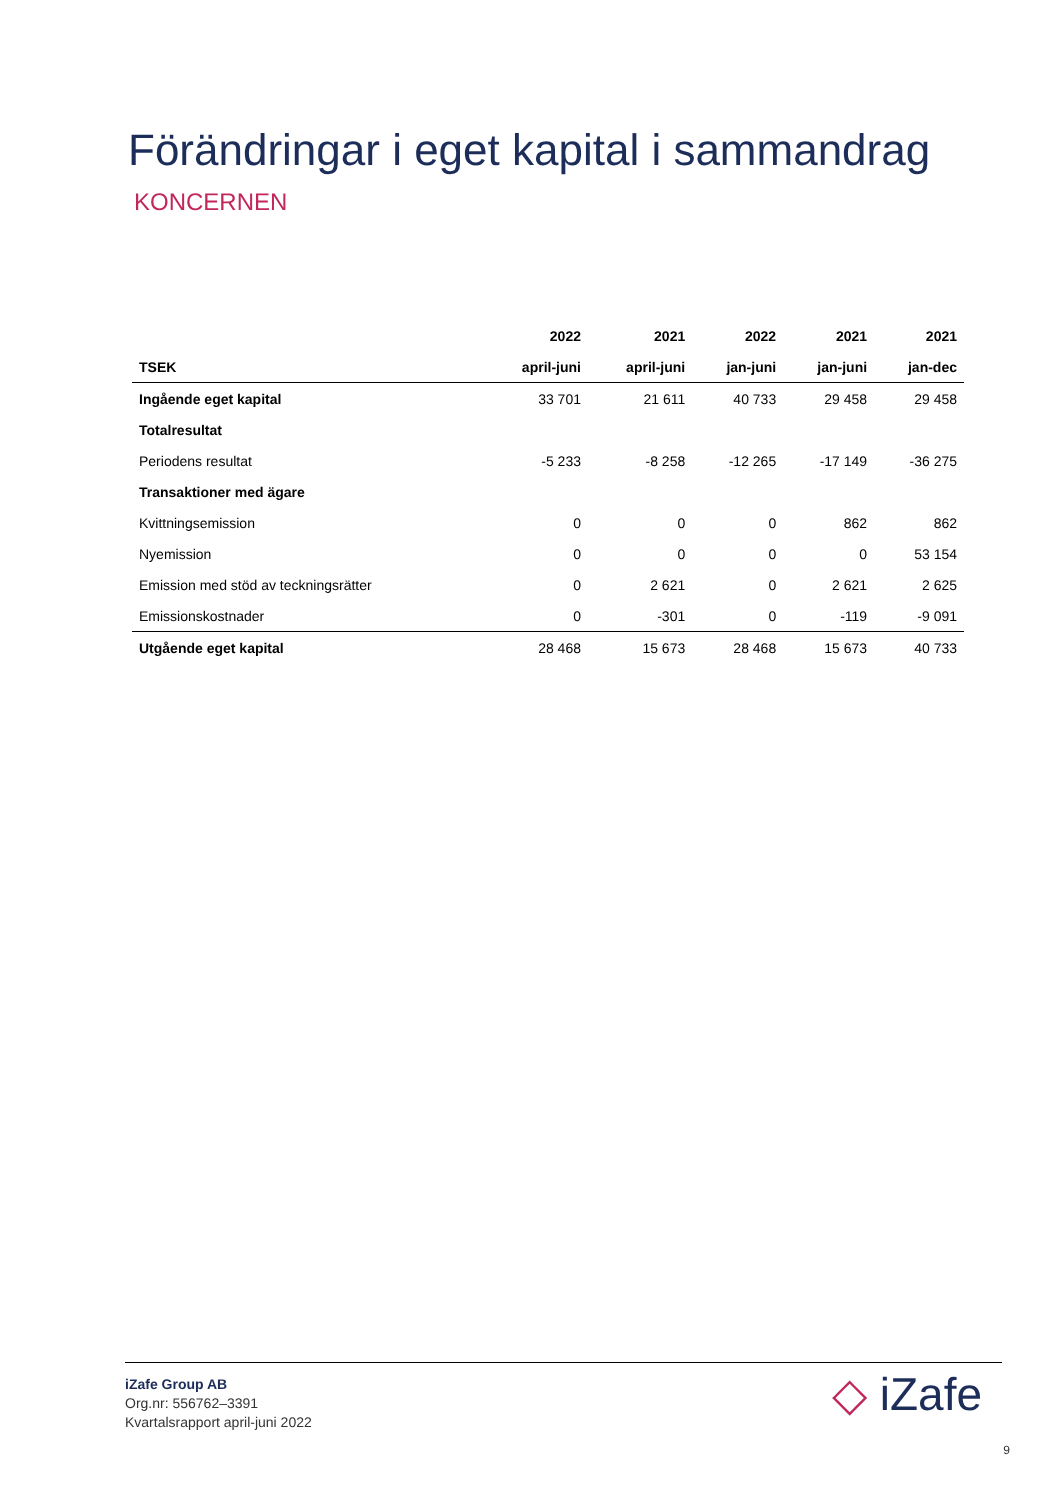Förändringar i eget kapital i sammandrag
KONCERNEN
| | 2022 | 2021 | 2022 | 2021 | 2021 |
| --- | --- | --- | --- | --- | --- |
| TSEK | april-juni | april-juni | jan-juni | jan-juni | jan-dec |
| Ingående eget kapital | 33 701 | 21 611 | 40 733 | 29 458 | 29 458 |
| Totalresultat | | | | | |
| Periodens resultat | -5 233 | -8 258 | -12 265 | -17 149 | -36 275 |
| Transaktioner med ägare | | | | | |
| Kvittningsemission | 0 | 0 | 0 | 862 | 862 |
| Nyemission | 0 | 0 | 0 | 0 | 53 154 |
| Emission med stöd av teckningsrätter | 0 | 2 621 | 0 | 2 621 | 2 625 |
| Emissionskostnader | 0 | -301 | 0 | -119 | -9 091 |
| Utgående eget kapital | 28 468 | 15 673 | 28 468 | 15 673 | 40 733 |
iZafe Group AB
Org.nr: 556762–3391
Kvartalsrapport april-juni 2022
◇ iZafe
9